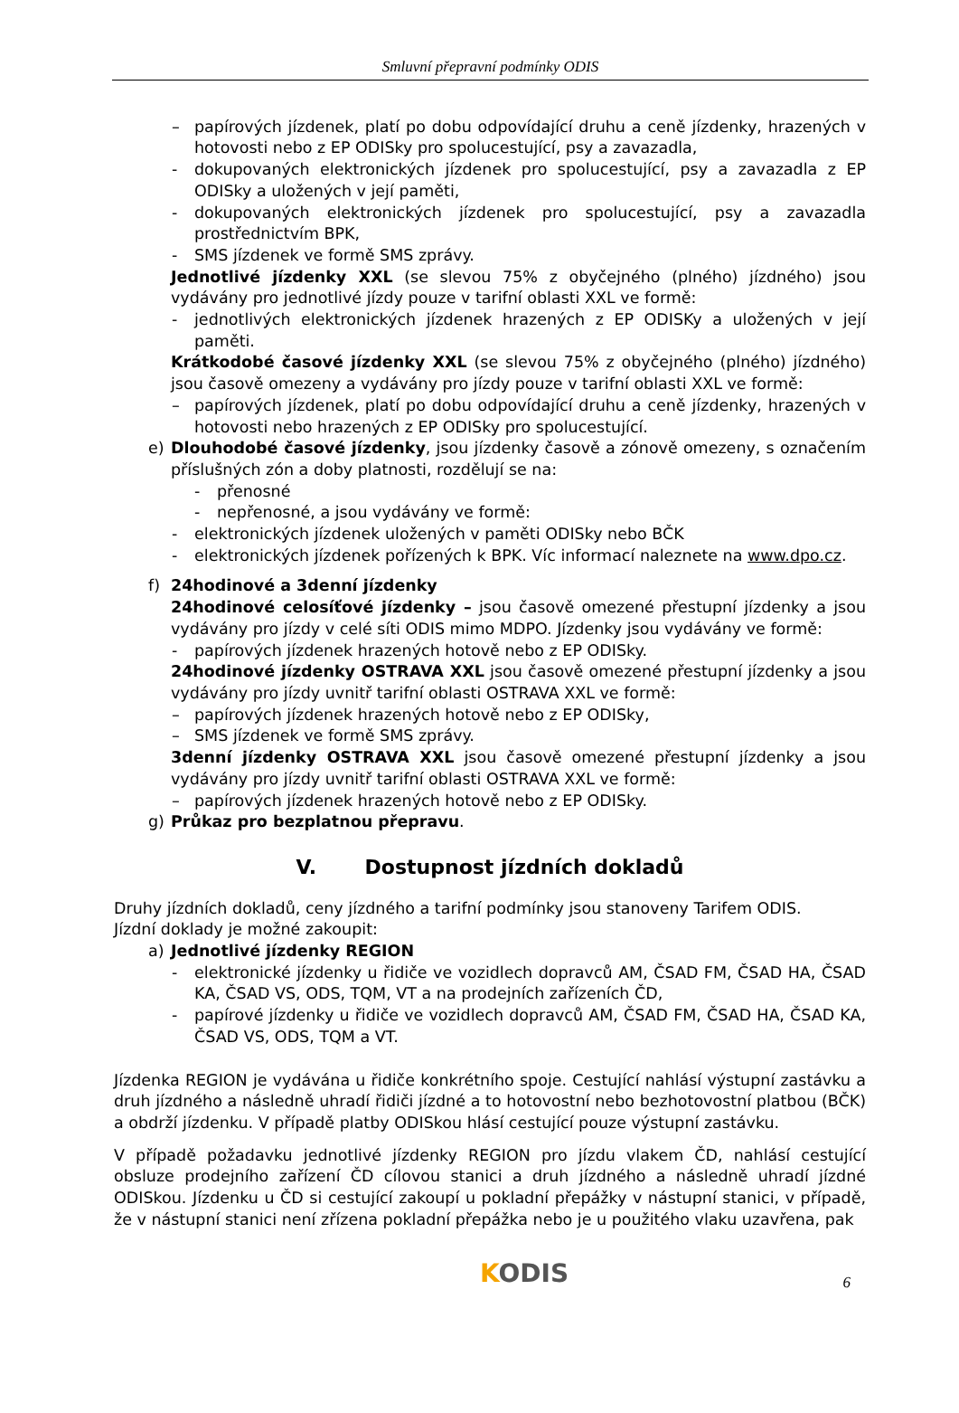Smluvní přepravní podmínky ODIS
– papírových jízdenek, platí po dobu odpovídající druhu a ceně jízdenky, hrazených v hotovosti nebo z EP ODISky pro spolucestující, psy a zavazadla,
- dokupovaných elektronických jízdenek pro spolucestující, psy a zavazadla z EP ODISky a uložených v její paměti,
- dokupovaných elektronických jízdenek pro spolucestující, psy a zavazadla prostřednictvím BPK,
- SMS jízdenek ve formě SMS zprávy.
Jednotlivé jízdenky XXL (se slevou 75% z obyčejného (plného) jízdného) jsou vydávány pro jednotlivé jízdy pouze v tarifní oblasti XXL ve formě:
- jednotlivých elektronických jízdenek hrazených z EP ODISKy a uložených v její paměti.
Krátkodobé časové jízdenky XXL (se slevou 75% z obyčejného (plného) jízdného) jsou časově omezeny a vydávány pro jízdy pouze v tarifní oblasti XXL ve formě:
– papírových jízdenek, platí po dobu odpovídající druhu a ceně jízdenky, hrazených v hotovosti nebo hrazených z EP ODISky pro spolucestující.
e) Dlouhodobé časové jízdenky, jsou jízdenky časově a zónově omezeny, s označením příslušných zón a doby platnosti, rozdělují se na:
- přenosné
- nepřenosné, a jsou vydávány ve formě:
- elektronických jízdenek uložených v paměti ODISky nebo BČK
- elektronických jízdenek pořízených k BPK. Víc informací naleznete na www.dpo.cz.
f) 24hodinové a 3denní jízdenky
24hodinové celosíťové jízdenky – jsou časově omezené přestupní jízdenky a jsou vydávány pro jízdy v celé síti ODIS mimo MDPO. Jízdenky jsou vydávány ve formě:
- papírových jízdenek hrazených hotově nebo z EP ODISky.
24hodinové jízdenky OSTRAVA XXL jsou časově omezené přestupní jízdenky a jsou vydávány pro jízdy uvnitř tarifní oblasti OSTRAVA XXL ve formě:
– papírových jízdenek hrazených hotově nebo z EP ODISky,
– SMS jízdenek ve formě SMS zprávy.
3denní jízdenky OSTRAVA XXL jsou časově omezené přestupní jízdenky a jsou vydávány pro jízdy uvnitř tarifní oblasti OSTRAVA XXL ve formě:
– papírových jízdenek hrazených hotově nebo z EP ODISky.
g) Průkaz pro bezplatnou přepravu.
V. Dostupnost jízdních dokladů
Druhy jízdních dokladů, ceny jízdného a tarifní podmínky jsou stanoveny Tarifem ODIS.
Jízdní doklady je možné zakoupit:
a) Jednotlivé jízdenky REGION
- elektronické jízdenky u řidiče ve vozidlech dopravců AM, ČSAD FM, ČSAD HA, ČSAD KA, ČSAD VS, ODS, TQM, VT a na prodejních zařízeních ČD,
- papírové jízdenky u řidiče ve vozidlech dopravců AM, ČSAD FM, ČSAD HA, ČSAD KA, ČSAD VS, ODS, TQM a VT.
Jízdenka REGION je vydávána u řidiče konkrétního spoje. Cestující nahlásí výstupní zastávku a druh jízdného a následně uhradí řidiči jízdné a to hotovostní nebo bezhotovostní platbou (BČK) a obdrží jízdenku. V případě platby ODISkou hlásí cestující pouze výstupní zastávku.
V případě požadavku jednotlivé jízdenky REGION pro jízdu vlakem ČD, nahlásí cestující obsluze prodejního zařízení ČD cílovou stanici a druh jízdného a následně uhradí jízdné ODISkou. Jízdenku u ČD si cestující zakoupí u pokladní přepážky v nástupní stanici, v případě, že v nástupní stanici není zřízena pokladní přepážka nebo je u použitého vlaku uzavřena, pak
KODIS 6